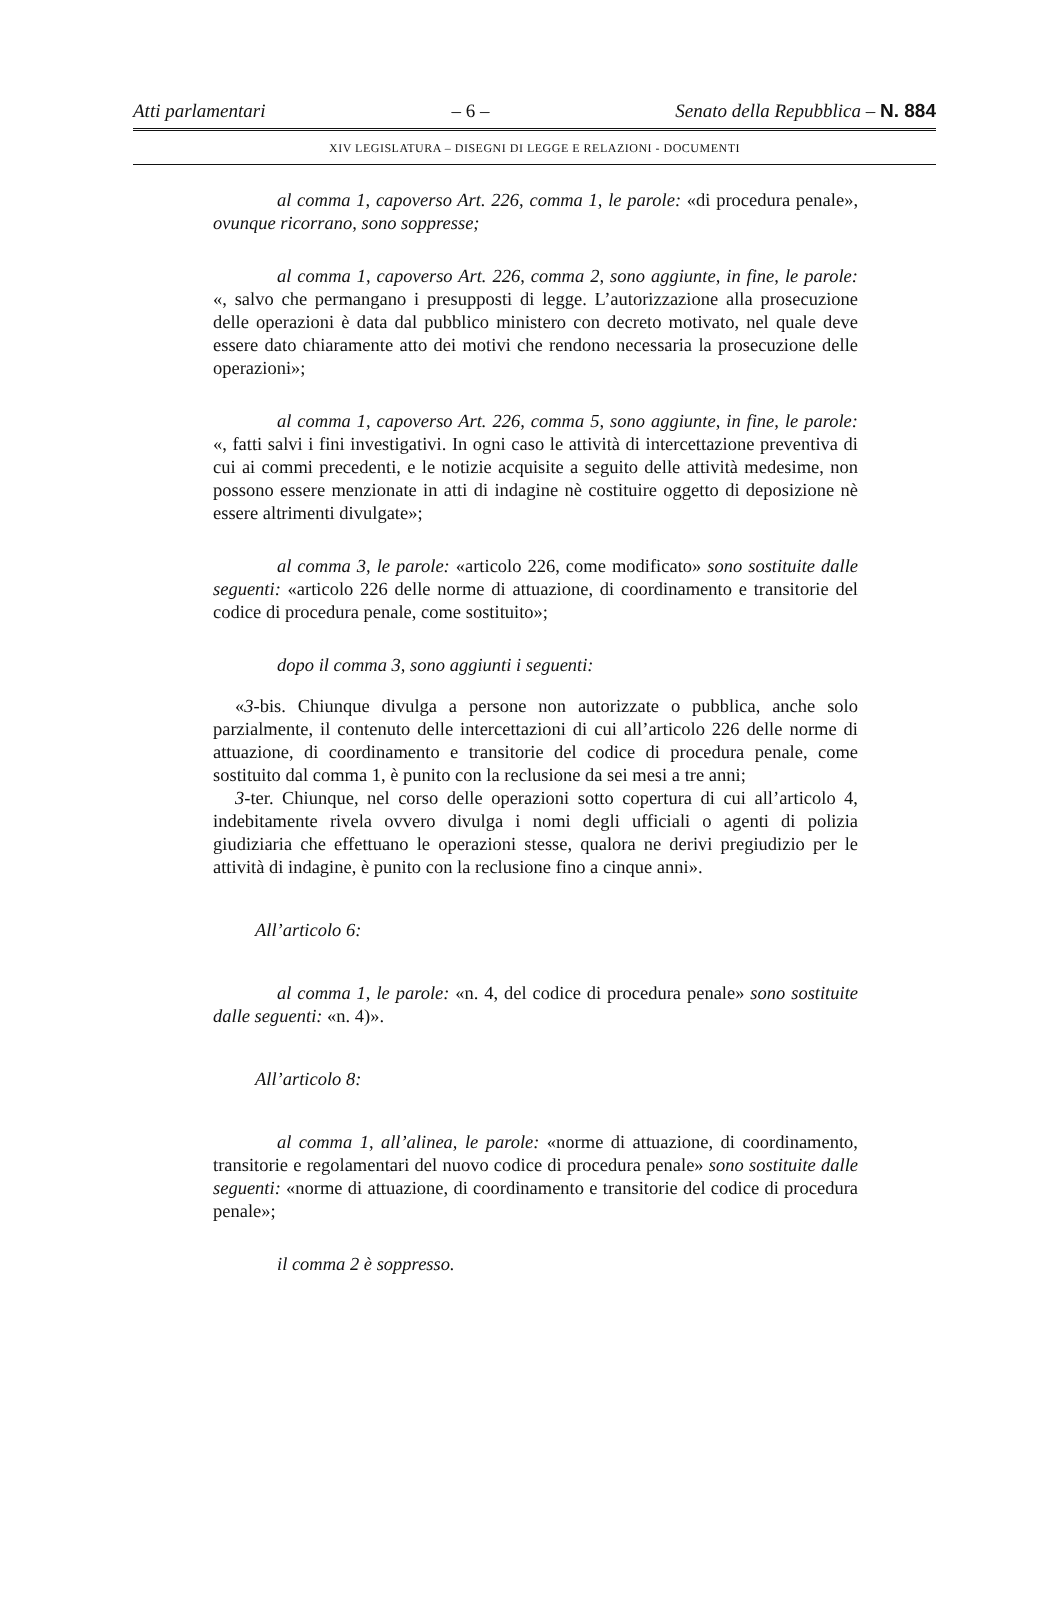Atti parlamentari – 6 – Senato della Repubblica – N. 884
XIV LEGISLATURA – DISEGNI DI LEGGE E RELAZIONI - DOCUMENTI
al comma 1, capoverso Art. 226, comma 1, le parole: «di procedura penale», ovunque ricorrano, sono soppresse;
al comma 1, capoverso Art. 226, comma 2, sono aggiunte, in fine, le parole: «, salvo che permangano i presupposti di legge. L’autorizzazione alla prosecuzione delle operazioni è data dal pubblico ministero con decreto motivato, nel quale deve essere dato chiaramente atto dei motivi che rendono necessaria la prosecuzione delle operazioni»;
al comma 1, capoverso Art. 226, comma 5, sono aggiunte, in fine, le parole: «, fatti salvi i fini investigativi. In ogni caso le attività di intercettazione preventiva di cui ai commi precedenti, e le notizie acquisite a seguito delle attività medesime, non possono essere menzionate in atti di indagine nè costituire oggetto di deposizione nè essere altrimenti divulgate»;
al comma 3, le parole: «articolo 226, come modificato» sono sostituite dalle seguenti: «articolo 226 delle norme di attuazione, di coordinamento e transitorie del codice di procedura penale, come sostituito»;
dopo il comma 3, sono aggiunti i seguenti:
«3-bis. Chiunque divulga a persone non autorizzate o pubblica, anche solo parzialmente, il contenuto delle intercettazioni di cui all’articolo 226 delle norme di attuazione, di coordinamento e transitorie del codice di procedura penale, come sostituito dal comma 1, è punito con la reclusione da sei mesi a tre anni;
3-ter. Chiunque, nel corso delle operazioni sotto copertura di cui all’articolo 4, indebitamente rivela ovvero divulga i nomi degli ufficiali o agenti di polizia giudiziaria che effettuano le operazioni stesse, qualora ne derivi pregiudizio per le attività di indagine, è punito con la reclusione fino a cinque anni».
All’articolo 6:
al comma 1, le parole: «n. 4, del codice di procedura penale» sono sostituite dalle seguenti: «n. 4)».
All’articolo 8:
al comma 1, all’alinea, le parole: «norme di attuazione, di coordinamento, transitorie e regolamentari del nuovo codice di procedura penale» sono sostituite dalle seguenti: «norme di attuazione, di coordinamento e transitorie del codice di procedura penale»;
il comma 2 è soppresso.